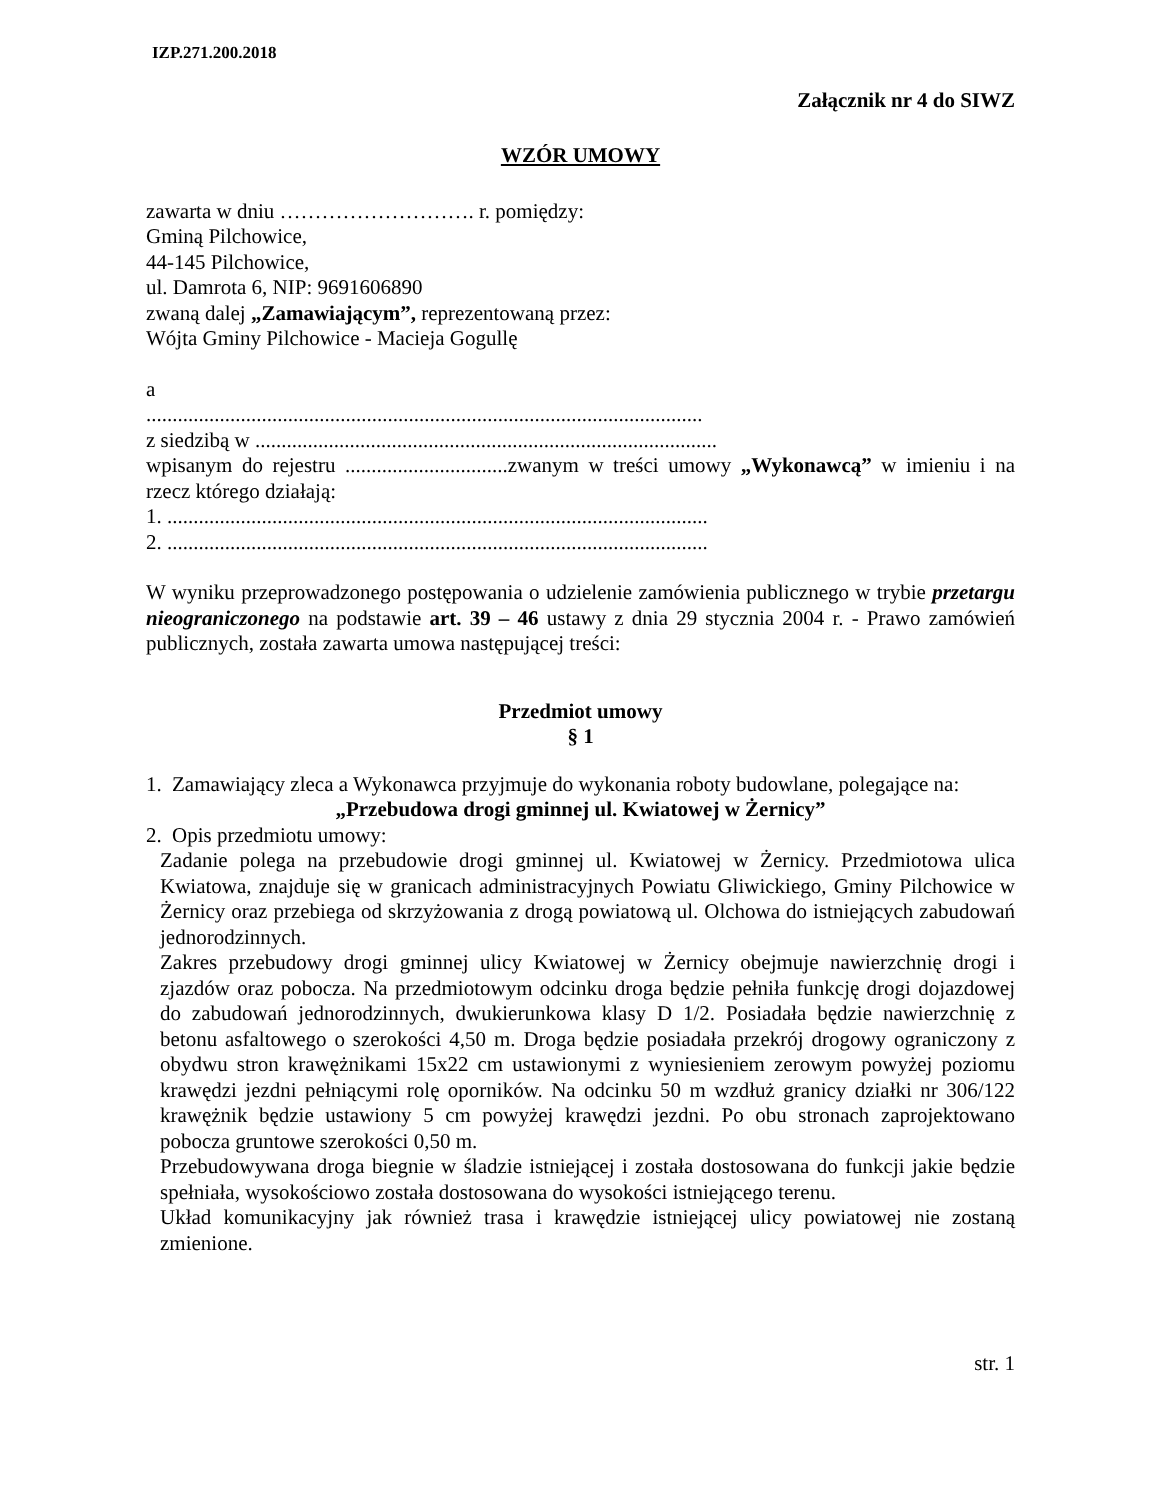IZP.271.200.2018
Załącznik nr 4 do SIWZ
WZÓR UMOWY
zawarta w dniu ………………………. r. pomiędzy:
Gminą Pilchowice,
44-145 Pilchowice,
ul. Damrota 6, NIP: 9691606890
zwaną dalej „Zamawiającym”, reprezentowaną przez:
Wójta Gminy Pilchowice - Macieja Gogullę
a
..........................................................................................................
z siedzibą w ........................................................................................
wpisanym do rejestru ...............................zwanym w treści umowy „Wykonawcą” w imieniu i na rzecz którego działają:
1. .......................................................................................................
2. .......................................................................................................
W wyniku przeprowadzonego postępowania o udzielenie zamówienia publicznego w trybie przetargu nieograniczonego na podstawie art. 39 – 46 ustawy z dnia 29 stycznia 2004 r. - Prawo zamówień publicznych, została zawarta umowa następującej treści:
Przedmiot umowy
§ 1
1. Zamawiający zleca a Wykonawca przyjmuje do wykonania roboty budowlane, polegające na:
„Przebudowa drogi gminnej ul. Kwiatowej w Żernicy”
2. Opis przedmiotu umowy:
Zadanie polega na przebudowie drogi gminnej ul. Kwiatowej w Żernicy. Przedmiotowa ulica Kwiatowa, znajduje się w granicach administracyjnych Powiatu Gliwickiego, Gminy Pilchowice w Żernicy oraz przebiega od skrzyżowania z drogą powiatową ul. Olchowa do istniejących zabudowań jednorodzinnych.
Zakres przebudowy drogi gminnej ulicy Kwiatowej w Żernicy obejmuje nawierzchnię drogi i zjazdów oraz pobocza. Na przedmiotowym odcinku droga będzie pełniła funkcję drogi dojazdowej do zabudowań jednorodzinnych, dwukierunkowa klasy D 1/2. Posiadała będzie nawierzchnię z betonu asfaltowego o szerokości 4,50 m. Droga będzie posiadała przekrój drogowy ograniczony z obydwu stron krawężnikami 15x22 cm ustawionymi z wyniesieniem zerowym powyżej poziomu krawędzi jezdni pełniącymi rolę oporników. Na odcinku 50 m wzdłuż granicy działki nr 306/122 krawężnik będzie ustawiony 5 cm powyżej krawędzi jezdni. Po obu stronach zaprojektowano pobocza gruntowe szerokości 0,50 m.
Przebudowywana droga biegnie w śladzie istniejącej i została dostosowana do funkcji jakie będzie spełniała, wysokościowo została dostosowana do wysokości istniejącego terenu.
Układ komunikacyjny jak również trasa i krawędzie istniejącej ulicy powiatowej nie zostaną zmienione.
str. 1